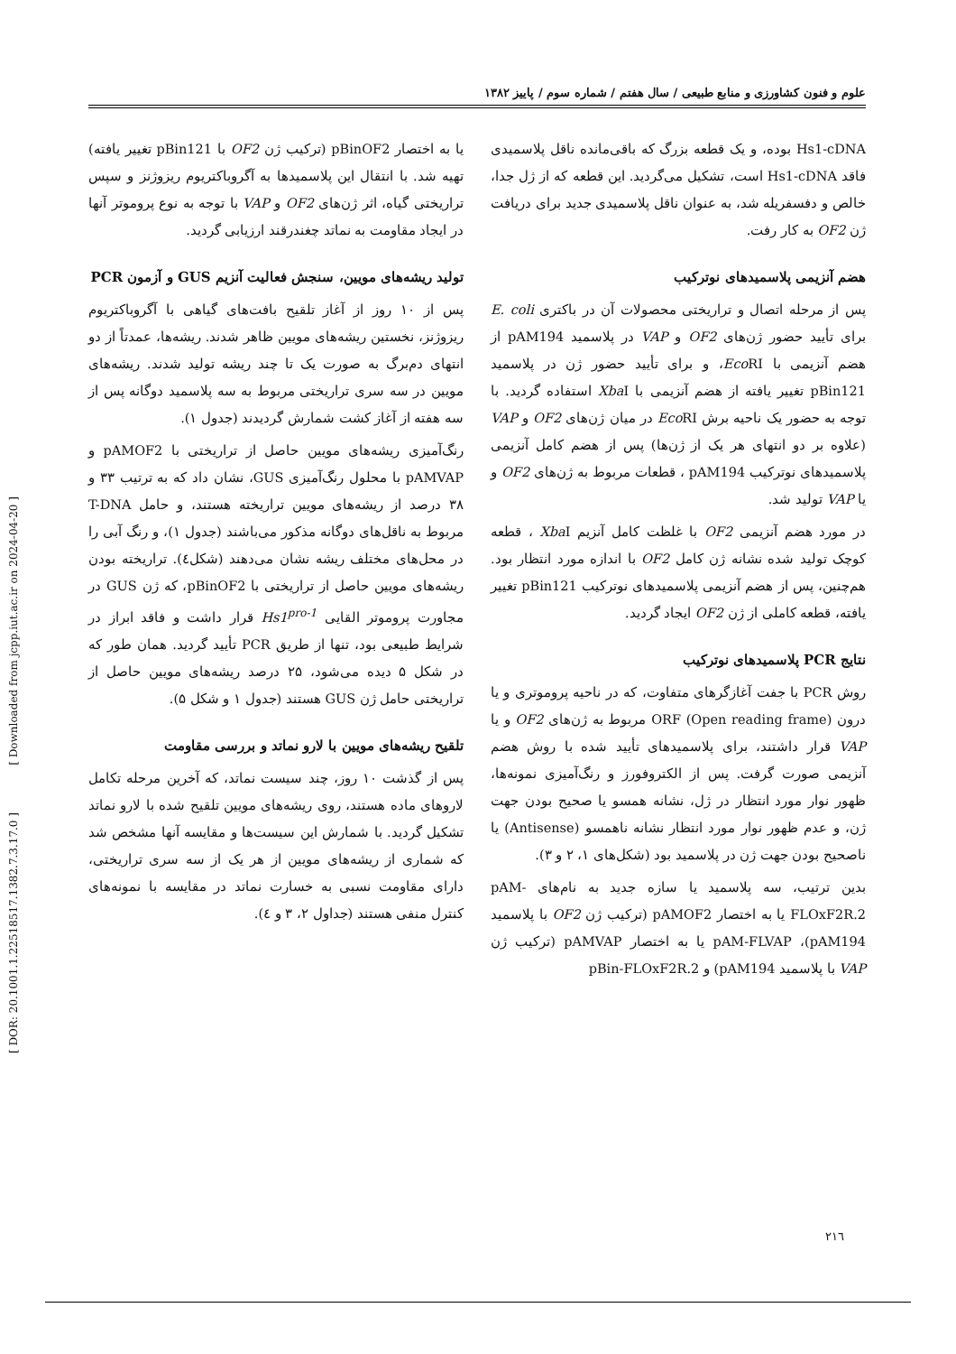علوم و فنون کشاورزی و منابع طبیعی / سال هفتم / شماره سوم / پاییز ۱۳۸۲
Hs1-cDNA بوده، و یک قطعه بزرگ که باقی‌مانده ناقل پلاسمیدی فاقد Hs1-cDNA است، تشکیل می‌گردید. این قطعه که از ژل جدا، خالص و دفسفریله شد، به عنوان ناقل پلاسمیدی جدید برای دریافت ژن OF2 به کار رفت.
هضم آنزیمی پلاسمیدهای نوترکیب
پس از مرحله اتصال و تراریختی محصولات آن در باکتری E. coli برای تأیید حضور ژن‌های OF2 و VAP در پلاسمید pAM194 از هضم آنزیمی با Eco RI، و برای تأیید حضور ژن در پلاسمید pBin121 تغییر یافته از هضم آنزیمی با Xba I استفاده گردید. با توجه به حضور یک ناحیه برش Eco RI در میان ژن‌های OF2 و VAP (علاوه بر دو انتهای هر یک از ژن‌ها) پس از هضم کامل آنزیمی پلاسمیدهای نوترکیب pAM194 ، قطعات مربوط به ژن‌های OF2 و یا VAP تولید شد.
در مورد هضم آنزیمی OF2 با غلظت کامل آنزیم Xba I ، قطعه کوچک تولید شده نشانه ژن کامل OF2 با اندازه مورد انتظار بود. هم‌چنین، پس از هضم آنزیمی پلاسمیدهای نوترکیب pBin121 تغییر یافته، قطعه کاملی از ژن OF2 ایجاد گردید.
نتایج PCR پلاسمیدهای نوترکیب
روش PCR با جفت آغازگرهای متفاوت، که در ناحیه پروموتری و یا درون ORF (Open reading frame) مربوط به ژن‌های OF2 و یا VAP قرار داشتند، برای پلاسمیدهای تأیید شده با روش هضم آنزیمی صورت گرفت. پس از الکتروفورز و رنگ‌آمیزی نمونه‌ها، ظهور نوار مورد انتظار در ژل، نشانه همسو یا صحیح بودن جهت ژن، و عدم ظهور نوار مورد انتظار نشانه ناهمسو (Antisense) یا ناصحیح بودن جهت ژن در پلاسمید بود (شکل‌های ۱، ۲ و ۳).
بدین ترتیب، سه پلاسمید یا سازه جدید به نام‌های pAM-FLOxF2R.2 یا به اختصار pAMOF2 (ترکیب ژن OF2 با پلاسمید pAM194)، pAM-FLVAP یا به اختصار pAMVAP (ترکیب ژن VAP با پلاسمید pAM194) و pBin-FLOxF2R.2
یا به اختصار pBinOF2 (ترکیب ژن OF2 با pBin121 تغییر یافته) تهیه شد. با انتقال این پلاسمیدها به آگروباکتریوم ریزوژنز و سپس تراریختی گیاه، اثر ژن‌های OF2 و VAP با توجه به نوع پروموتر آنها در ایجاد مقاومت به نماتد چغندرقند ارزیابی گردید.
تولید ریشه‌های مویین، سنجش فعالیت آنزیم GUS و آزمون PCR
پس از ۱۰ روز از آغاز تلقیح بافت‌های گیاهی با آگروباکتریوم ریزوژنز، نخستین ریشه‌های مویین ظاهر شدند. ریشه‌ها، عمدتاً از دو انتهای دم‌برگ به صورت یک تا چند ریشه تولید شدند. ریشه‌های مویین در سه سری تراریختی مربوط به سه پلاسمید دوگانه پس از سه هفته از آغاز کشت شمارش گردیدند (جدول ۱).
رنگ‌آمیزی ریشه‌های مویین حاصل از تراریختی با pAMOF2 و pAMVAP با محلول رنگ‌آمیزی GUS، نشان داد که به ترتیب ۳۳ و ۳۸ درصد از ریشه‌های مویین تراریخته هستند، و حامل T-DNA مربوط به ناقل‌های دوگانه مذکور می‌باشند (جدول ۱)، و رنگ آبی را در محل‌های مختلف ریشه نشان می‌دهند (شکل٤). تراریخته بودن ریشه‌های مویین حاصل از تراریختی با pBinOF2، که ژن GUS در مجاورت پروموتر القایی Hs1<sup>pro-1</sup> قرار داشت و فاقد ابراز در شرایط طبیعی بود، تنها از طریق PCR تأیید گردید. همان طور که در شکل ۵ دیده می‌شود، ۲۵ درصد ریشه‌های مویین حاصل از تراریختی حامل ژن GUS هستند (جدول ۱ و شکل ۵).
تلقیح ریشه‌های مویین با لارو نماتد و بررسی مقاومت
پس از گذشت ۱۰ روز، چند سیست نماتد، که آخرین مرحله تکامل لاروهای ماده هستند، روی ریشه‌های مویین تلقیح شده با لارو نماتد تشکیل گردید. با شمارش این سیست‌ها و مقایسه آنها مشخص شد که شماری از ریشه‌های مویین از هر یک از سه سری تراریختی، دارای مقاومت نسبی به خسارت نماتد در مقایسه با نمونه‌های کنترل منفی هستند (جداول ۲، ۳ و ٤).
[ Downloaded from jcpp.iut.ac.ir on 2024-04-20 ]
[ DOR: 20.1001.1.22518517.1382.7.3.17.0 ]
۲۱٦